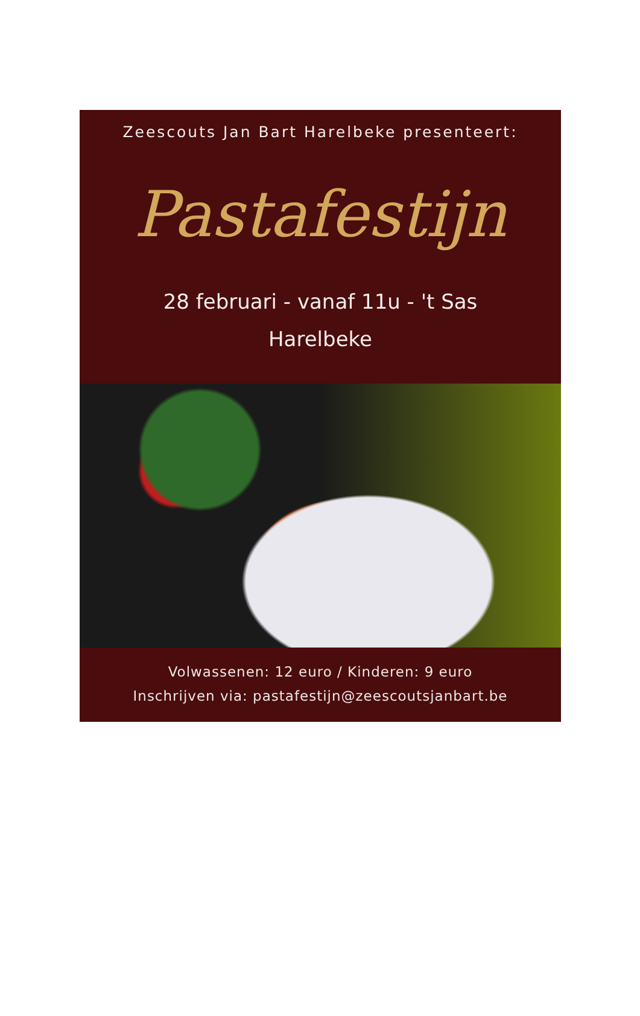Zeescouts Jan Bart Harelbeke presenteert:
Pastafestijn
28 februari - vanaf 11u - 't Sas
Harelbeke
Volwassenen: 12 euro / Kinderen: 9 euro
Inschrijven via: pastafestijn@zeescoutsjanbart.be